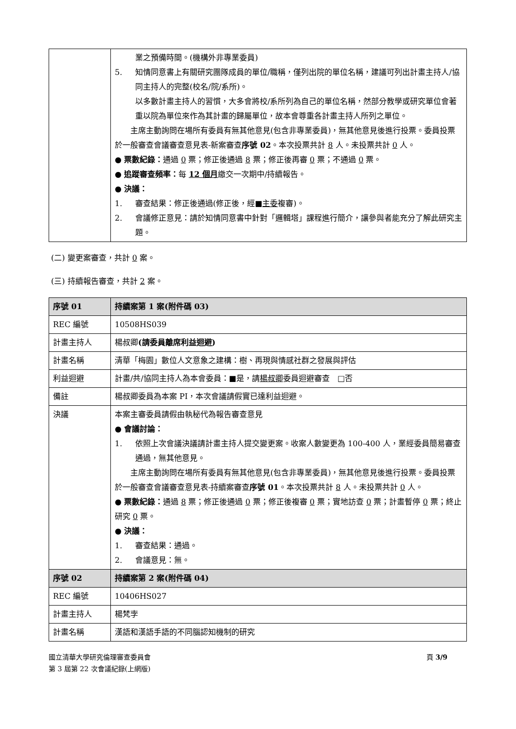| | 業之預備時間。(機構外非專業委員) 5. 知情同意書上有關研究團隊成員的單位/職稱，僅列出院的單位名稱，建議可列出計畫主持人/協同主持人的完整(校名/院/系所)。 以多數計畫主持人的習慣，大多會將校/系所列為自己的單位名稱，然部分教學或研究單位會著重以院為單位來作為其計畫的歸屬單位，故本會尊重各計畫主持人所列之單位。 主席主動詢問在場所有委員有無其他意見(包含非專業委員)，無其他意見後進行投票。委員投票於一般審查會議審查意見表-新案審查 序號 02 。本次投票共計 8 人。未投票共計 0 人。 ● 票數紀錄： 通過 0 票；修正後通過 8 票；修正後再審 0 票；不通過 0 票。 ● 追蹤審查頻率： 每 12 個月 繳交一次期中/持續報告。 ● 決議： 1. 審查結果：修正後通過(修正後，經■ 主委 複審)。 2. 會議修正意見：請於知情同意書中針對「邏輯塔」課程進行簡介，讓參與者能充分了解此研究主題。 |
(二) 變更案審查，共計 0 案。
(三) 持續報告審查，共計 2 案。
| 序號 01 | 持續案第 1 案(附件碼 03) |
| --- | --- |
| REC 編號 | 10508HS039 |
| 計畫主持人 | 楊叔卿 (請委員離席利益迴避) |
| 計畫名稱 | 清華「梅園」數位人文意象之建構：樹、再現與情感社群之發展與評估 |
| 利益迴避 | 計畫/共/協同主持人為本會委員：■是，請 楊叔卿 委員迴避審查 □否 |
| 備註 | 楊叔卿委員為本案 PI，本次會議請假實已達利益迴避。 |
| 決議 | 本案主審委員請假由執秘代為報告審查意見 ● 會議討論： 1. 依照上次會議決議請計畫主持人提交變更案。收案人數變更為 100-400 人，業經委員簡易審查通過，無其他意見。 主席主動詢問在場所有委員有無其他意見(包含非專業委員)，無其他意見後進行投票。委員投票於一般審查會議審查意見表-持續案審查 序號 01 。本次投票共計 8 人。未投票共計 0 人。 ● 票數紀錄： 通過 8 票；修正後通過 0 票；修正後複審 0 票；實地訪查 0 票；計畫暫停 0 票；終止研究 0 票。 ● 決議： 1. 審查結果：通過。 2. 會議意見：無。 |
| 序號 02 | 持續案第 2 案(附件碼 04) |
| REC 編號 | 10406HS027 |
| 計畫主持人 | 楊梵孛 |
| 計畫名稱 | 漢語和漢語手語的不同腦認知機制的研究 |
國立清華大學研究倫理審查委員會
第 3 屆第 22 次會議紀錄(上網版) 頁 3/9